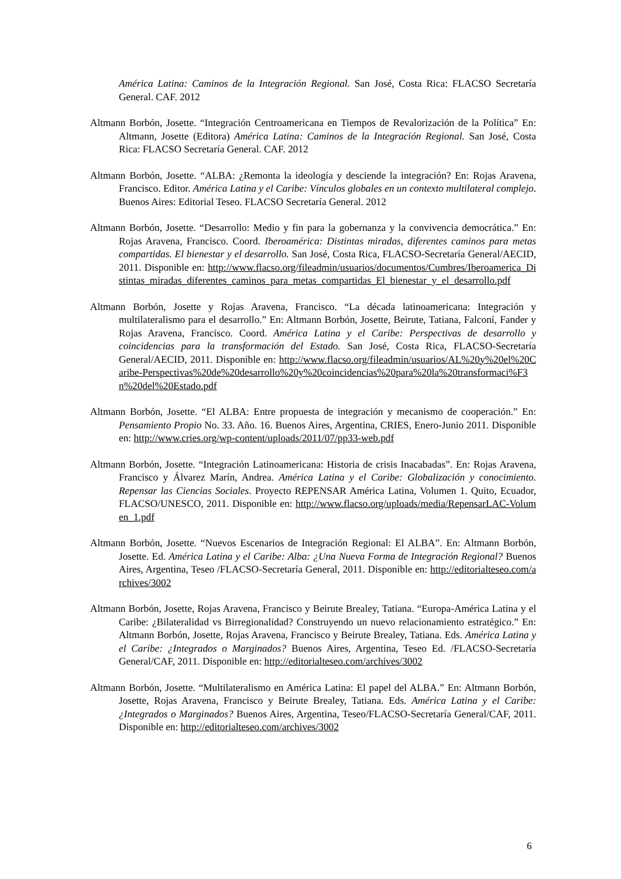América Latina: Caminos de la Integración Regional. San José, Costa Rica: FLACSO Secretaría General. CAF. 2012
Altmann Borbón, Josette. “Integración Centroamericana en Tiempos de Revalorización de la Política” En: Altmann, Josette (Editora) América Latina: Caminos de la Integración Regional. San José, Costa Rica: FLACSO Secretaría General. CAF. 2012
Altmann Borbón, Josette. “ALBA: ¿Remonta la ideología y desciende la integración? En: Rojas Aravena, Francisco. Editor. América Latina y el Caribe: Vínculos globales en un contexto multilateral complejo. Buenos Aires: Editorial Teseo. FLACSO Secretaría General. 2012
Altmann Borbón, Josette. “Desarrollo: Medio y fin para la gobernanza y la convivencia democrática.” En: Rojas Aravena, Francisco. Coord. Iberoamérica: Distintas miradas, diferentes caminos para metas compartidas. El bienestar y el desarrollo. San José, Costa Rica, FLACSO-Secretaría General/AECID, 2011. Disponible en: http://www.flacso.org/fileadmin/usuarios/documentos/Cumbres/Iberoamerica_Distintas_miradas_diferentes_caminos_para_metas_compartidas_El_bienestar_y_el_desarrollo.pdf
Altmann Borbón, Josette y Rojas Aravena, Francisco. “La década latinoamericana: Integración y multilateralismo para el desarrollo.” En: Altmann Borbón, Josette, Beirute, Tatiana, Falconí, Fander y Rojas Aravena, Francisco. Coord. América Latina y el Caribe: Perspectivas de desarrollo y coincidencias para la transformación del Estado. San José, Costa Rica, FLACSO-Secretaría General/AECID, 2011. Disponible en: http://www.flacso.org/fileadmin/usuarios/AL%20y%20el%20Caribe-Perspectivas%20de%20desarrollo%20y%20coincidencias%20para%20la%20transformaci%F3n%20del%20Estado.pdf
Altmann Borbón, Josette. “El ALBA: Entre propuesta de integración y mecanismo de cooperación.” En: Pensamiento Propio No. 33. Año. 16. Buenos Aires, Argentina, CRIES, Enero-Junio 2011. Disponible en: http://www.cries.org/wp-content/uploads/2011/07/pp33-web.pdf
Altmann Borbón, Josette. “Integración Latinoamericana: Historia de crisis Inacabadas”. En: Rojas Aravena, Francisco y Álvarez Marín, Andrea. América Latina y el Caribe: Globalización y conocimiento. Repensar las Ciencias Sociales. Proyecto REPENSAR América Latina, Volumen 1. Quito, Ecuador, FLACSO/UNESCO, 2011. Disponible en: http://www.flacso.org/uploads/media/RepensarLAC-Volumen_1.pdf
Altmann Borbón, Josette. “Nuevos Escenarios de Integración Regional: El ALBA”. En: Altmann Borbón, Josette. Ed. América Latina y el Caribe: Alba: ¿Una Nueva Forma de Integración Regional? Buenos Aires, Argentina, Teseo /FLACSO-Secretaría General, 2011. Disponible en: http://editorialteseo.com/archives/3002
Altmann Borbón, Josette, Rojas Aravena, Francisco y Beirute Brealey, Tatiana. “Europa-América Latina y el Caribe: ¿Bilateralidad vs Birregionalidad? Construyendo un nuevo relacionamiento estratégico.” En: Altmann Borbón, Josette, Rojas Aravena, Francisco y Beirute Brealey, Tatiana. Eds. América Latina y el Caribe: ¿Integrados o Marginados? Buenos Aires, Argentina, Teseo Ed. /FLACSO-Secretaría General/CAF, 2011. Disponible en: http://editorialteseo.com/archives/3002
Altmann Borbón, Josette. “Multilateralismo en América Latina: El papel del ALBA.” En: Altmann Borbón, Josette, Rojas Aravena, Francisco y Beirute Brealey, Tatiana. Eds. América Latina y el Caribe: ¿Integrados o Marginados? Buenos Aires, Argentina, Teseo/FLACSO-Secretaría General/CAF, 2011. Disponible en: http://editorialteseo.com/archives/3002
6